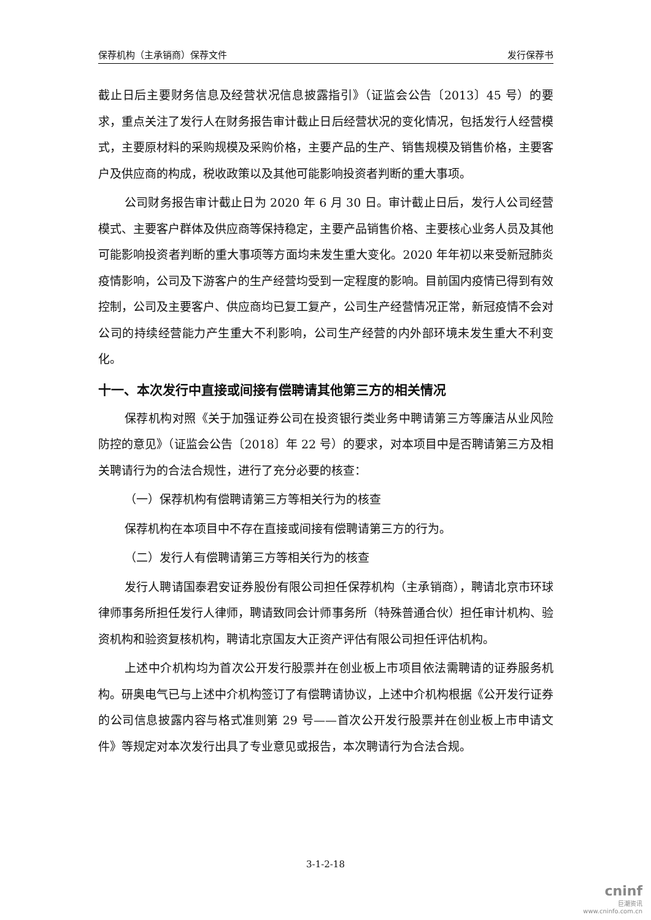保荐机构（主承销商）保荐文件 发行保荐书
截止日后主要财务信息及经营状况信息披露指引》（证监会公告〔2013〕45 号）的要求，重点关注了发行人在财务报告审计截止日后经营状况的变化情况，包括发行人经营模式，主要原材料的采购规模及采购价格，主要产品的生产、销售规模及销售价格，主要客户及供应商的构成，税收政策以及其他可能影响投资者判断的重大事项。
公司财务报告审计截止日为 2020 年 6 月 30 日。审计截止日后，发行人公司经营模式、主要客户群体及供应商等保持稳定，主要产品销售价格、主要核心业务人员及其他可能影响投资者判断的重大事项等方面均未发生重大变化。2020 年年初以来受新冠肺炎疫情影响，公司及下游客户的生产经营均受到一定程度的影响。目前国内疫情已得到有效控制，公司及主要客户、供应商均已复工复产，公司生产经营情况正常，新冠疫情不会对公司的持续经营能力产生重大不利影响，公司生产经营的内外部环境未发生重大不利变化。
十一、本次发行中直接或间接有偿聘请其他第三方的相关情况
保荐机构对照《关于加强证券公司在投资银行类业务中聘请第三方等廉洁从业风险防控的意见》（证监会公告〔2018〕年 22 号）的要求，对本项目中是否聘请第三方及相关聘请行为的合法合规性，进行了充分必要的核查：
（一）保荐机构有偿聘请第三方等相关行为的核查
保荐机构在本项目中不存在直接或间接有偿聘请第三方的行为。
（二）发行人有偿聘请第三方等相关行为的核查
发行人聘请国泰君安证券股份有限公司担任保荐机构（主承销商），聘请北京市环球律师事务所担任发行人律师，聘请致同会计师事务所（特殊普通合伙）担任审计机构、验资机构和验资复核机构，聘请北京国友大正资产评估有限公司担任评估机构。
上述中介机构均为首次公开发行股票并在创业板上市项目依法需聘请的证券服务机构。研奥电气已与上述中介机构签订了有偿聘请协议，上述中介机构根据《公开发行证券的公司信息披露内容与格式准则第 29 号——首次公开发行股票并在创业板上市申请文件》等规定对本次发行出具了专业意见或报告，本次聘请行为合法合规。
3-1-2-18
cninf
巨潮资讯
www.cninfo.com.cn